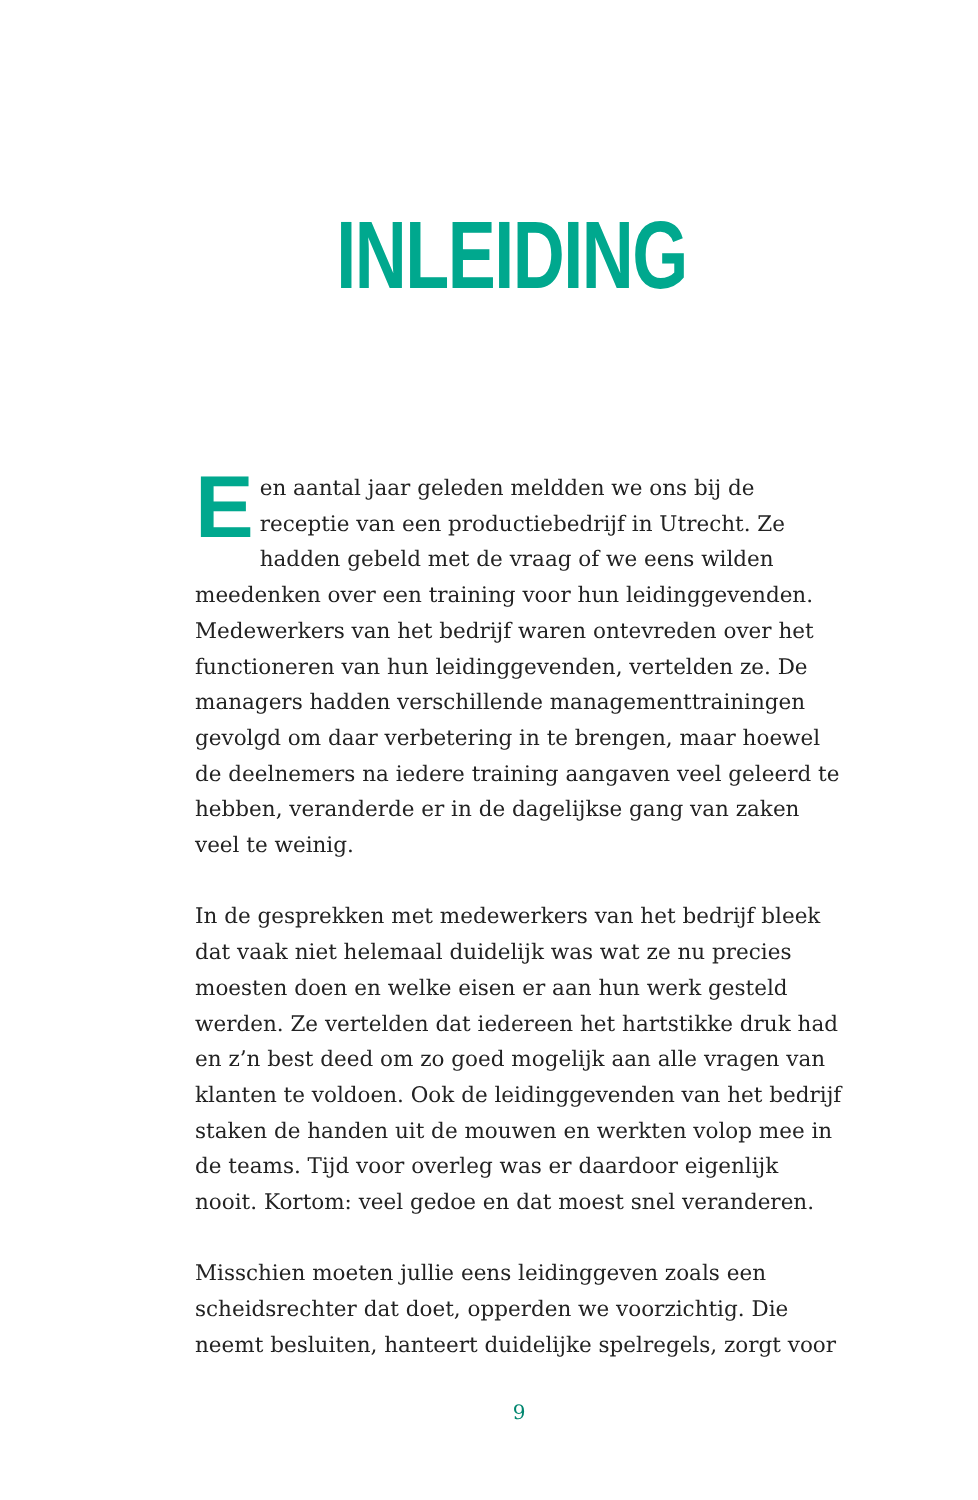INLEIDING
Een aantal jaar geleden meldden we ons bij de receptie van een productiebedrijf in Utrecht. Ze hadden gebeld met de vraag of we eens wilden meedenken over een training voor hun leidinggevenden. Medewerkers van het bedrijf waren ontevreden over het functioneren van hun leidinggevenden, vertelden ze. De managers hadden verschillende manage­menttrainingen gevolgd om daar verbetering in te brengen, maar hoewel de deelnemers na iedere training aangaven veel geleerd te hebben, veranderde er in de dagelijkse gang van zaken veel te weinig.
In de gesprekken met medewerkers van het bedrijf bleek dat vaak niet helemaal duidelijk was wat ze nu precies moesten doen en welke eisen er aan hun werk gesteld werden. Ze ver­telden dat iedereen het hartstikke druk had en z’n best deed om zo goed mogelijk aan alle vragen van klanten te voldoen. Ook de leidinggevenden van het bedrijf staken de handen uit de mouwen en werkten volop mee in de teams. Tijd voor overleg was er daardoor eigenlijk nooit. Kortom: veel gedoe en dat moest snel veranderen.
Misschien moeten jullie eens leidinggeven zoals een scheidsrechter dat doet, opperden we voorzichtig. Die neemt besluiten, hanteert duidelijke spelregels, zorgt voor
9